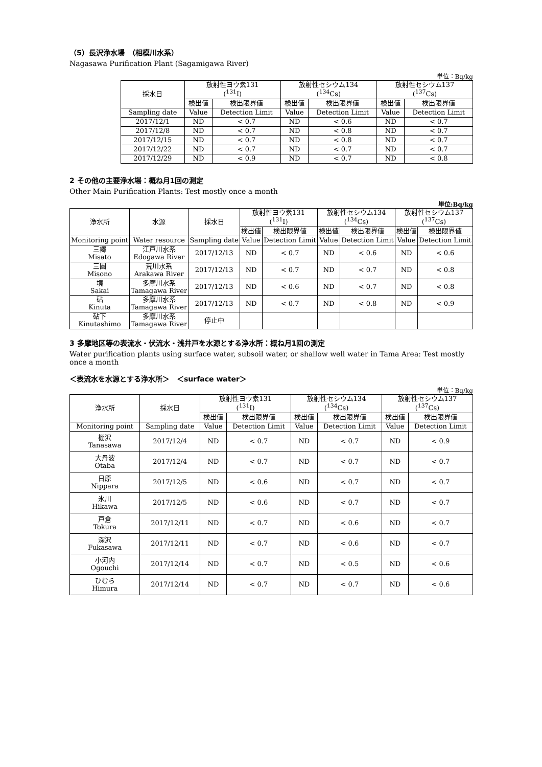（5）長沢浄水場　（相模川水系）
Nagasawa Purification Plant (Sagamigawa River)
単位：Bq/kg
| 採水日 | 放射性ヨウ素131 (<sup>131</sup>I) | | 放射性セシウム134 (<sup>134</sup>Cs) | | 放射性セシウム137 (<sup>137</sup>Cs) | |
| --- | --- | --- | --- | --- | --- | --- |
| | 検出値 | 検出限界値 | 検出値 | 検出限界値 | 検出値 | 検出限界値 |
| Sampling date | Value | Detection Limit | Value | Detection Limit | Value | Detection Limit |
| 2017/12/1 | ND | < 0.7 | ND | < 0.6 | ND | < 0.7 |
| 2017/12/8 | ND | < 0.7 | ND | < 0.8 | ND | < 0.7 |
| 2017/12/15 | ND | < 0.7 | ND | < 0.8 | ND | < 0.7 |
| 2017/12/22 | ND | < 0.7 | ND | < 0.7 | ND | < 0.7 |
| 2017/12/29 | ND | < 0.9 | ND | < 0.7 | ND | < 0.8 |
2 その他の主要浄水場：概ね月1回の測定
Other Main Purification Plants: Test mostly once a month
単位:Bq/kg
| 浄水所 | 水源 | 採水日 | 放射性ヨウ素131 (<sup>131</sup>I) | | 放射性セシウム134 (<sup>134</sup>Cs) | | 放射性セシウム137 (<sup>137</sup>Cs) | |
| --- | --- | --- | --- | --- | --- | --- | --- | --- |
| | | | 検出値 | 検出限界値 | 検出値 | 検出限界値 | 検出値 | 検出限界値 |
| Monitoring point | Water resource | Sampling date | Value | Detection Limit | Value | Detection Limit | Value | Detection Limit |
| 三郷 Misato | 江戸川水系 Edogawa River | 2017/12/13 | ND | < 0.7 | ND | < 0.6 | ND | < 0.6 |
| 三園 Misono | 荒川水系 Arakawa River | 2017/12/13 | ND | < 0.7 | ND | < 0.7 | ND | < 0.8 |
| 境 Sakai | 多摩川水系 Tamagawa River | 2017/12/13 | ND | < 0.6 | ND | < 0.7 | ND | < 0.8 |
| 砧 Kinuta | 多摩川水系 Tamagawa River | 2017/12/13 | ND | < 0.7 | ND | < 0.8 | ND | < 0.9 |
| 砧下 Kinutashimo | 多摩川水系 Tamagawa River | 停止中 | | | | | | |
3 多摩地区等の表流水・伏流水・浅井戸を水源とする浄水所：概ね月1回の測定
Water purification plants using surface water, subsoil water, or shallow well water in Tama Area: Test mostly once a month
＜表流水を水源とする浄水所＞　＜surface water＞
単位：Bq/kg
| 浄水所 | 採水日 | 放射性ヨウ素131 (<sup>131</sup>I) | | 放射性セシウム134 (<sup>134</sup>Cs) | | 放射性セシウム137 (<sup>137</sup>Cs) | |
| --- | --- | --- | --- | --- | --- | --- | --- |
| | | 検出値 | 検出限界値 | 検出値 | 検出限界値 | 検出値 | 検出限界値 |
| Monitoring point | Sampling date | Value | Detection Limit | Value | Detection Limit | Value | Detection Limit |
| 棚沢 Tanasawa | 2017/12/4 | ND | < 0.7 | ND | < 0.7 | ND | < 0.9 |
| 大丹波 Otaba | 2017/12/4 | ND | < 0.7 | ND | < 0.7 | ND | < 0.7 |
| 日原 Nippara | 2017/12/5 | ND | < 0.6 | ND | < 0.7 | ND | < 0.7 |
| 氷川 Hikawa | 2017/12/5 | ND | < 0.6 | ND | < 0.7 | ND | < 0.7 |
| 戸倉 Tokura | 2017/12/11 | ND | < 0.7 | ND | < 0.6 | ND | < 0.7 |
| 深沢 Fukasawa | 2017/12/11 | ND | < 0.7 | ND | < 0.6 | ND | < 0.7 |
| 小河内 Ogouchi | 2017/12/14 | ND | < 0.7 | ND | < 0.5 | ND | < 0.6 |
| ひむら Himura | 2017/12/14 | ND | < 0.7 | ND | < 0.7 | ND | < 0.6 |